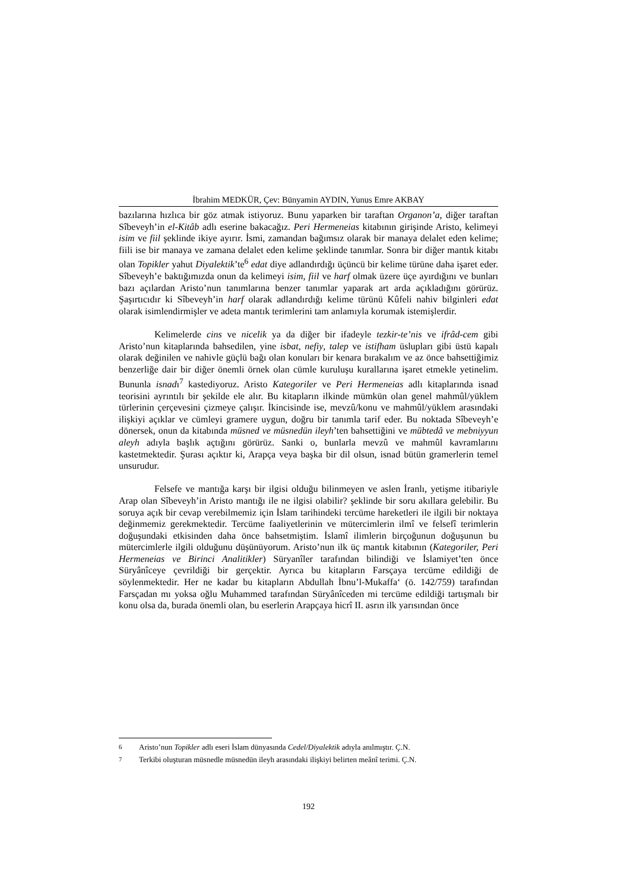İbrahim MEDKÜR, Çev: Bünyamin AYDIN, Yunus Emre AKBAY
bazılarına hızlıca bir göz atmak istiyoruz. Bunu yaparken bir taraftan Organon’a, diğer taraftan Sîbeveyh’in el-Kitâb adlı eserine bakacağız. Peri Hermeneias kitabının girişinde Aristo, kelimeyi isim ve fiil şeklinde ikiye ayırır. İsmi, zamandan bağımsız olarak bir manaya delalet eden kelime; fiili ise bir manaya ve zamana delalet eden kelime şeklinde tanımlar. Sonra bir diğer mantık kitabı olan Topikler yahut Diyalektik’te<sup>6</sup> edat diye adlandırdığı üçüncü bir kelime türüne daha işaret eder. Sîbeveyh’e baktığımızda onun da kelimeyi isim, fiil ve harf olmak üzere üçe ayırdığını ve bunları bazı açılardan Aristo’nun tanımlarına benzer tanımlar yaparak art arda açıkladığını görürüz. Şaşırtıcıdır ki Sîbeveyh’in harf olarak adlandırdığı kelime türünü Kûfeli nahiv bilginleri edat olarak isimlendirmişler ve adeta mantık terimlerini tam anlamıyla korumak istemişlerdir.
Kelimelerde cins ve nicelik ya da diğer bir ifadeyle tezkir-te’nis ve ifrâd-cem gibi Aristo’nun kitaplarında bahsedilen, yine isbat, nefiy, talep ve istifham üslupları gibi üstü kapalı olarak değinilen ve nahivle güçlü bağı olan konuları bir kenara bırakalım ve az önce bahsettiğimiz benzerliğe dair bir diğer önemli örnek olan cümle kuruluşu kurallarına işaret etmekle yetinelim. Bununla isnadı<sup>7</sup> kastediyoruz. Aristo Kategoriler ve Peri Hermeneias adlı kitaplarında isnad teorisini ayrıntılı bir şekilde ele alır. Bu kitapların ilkinde mümkün olan genel mahmûl/yüklem türlerinin çerçevesini çizmeye çalışır. İkincisinde ise, mevzû/konu ve mahmûl/yüklem arasındaki ilişkiyi açıklar ve cümleyi gramere uygun, doğru bir tanımla tarif eder. Bu noktada Sîbeveyh’e dönersek, onun da kitabında müsned ve müsnedün ileyh’ten bahsettiğini ve mübtedâ ve mebniyyun aleyh adıyla başlık açtığını görürüz. Sanki o, bunlarla mevzû ve mahmûl kavramlarını kastetmektedir. Şurası açıktır ki, Arapça veya başka bir dil olsun, isnad bütün gramerlerin temel unsurudur.
Felsefe ve mantığa karşı bir ilgisi olduğu bilinmeyen ve aslen İranlı, yetişme itibariyle Arap olan Sîbeveyh’in Aristo mantığı ile ne ilgisi olabilir? şeklinde bir soru akıllara gelebilir. Bu soruya açık bir cevap verebilmemiz için İslam tarihindeki tercüme hareketleri ile ilgili bir noktaya değinmemiz gerekmektedir. Tercüme faaliyetlerinin ve mütercimlerin ilmî ve felsefî terimlerin doğuşundaki etkisinden daha önce bahsetmiştim. İslamî ilimlerin birçoğunun doğuşunun bu mütercimlerle ilgili olduğunu düşünüyorum. Aristo’nun ilk üç mantık kitabının (Kategoriler, Peri Hermeneias ve Birinci Analitikler) Süryanîler tarafından bilindiği ve İslamiyet’ten önce Süryânîceye çevrildiği bir gerçektir. Ayrıca bu kitapların Farsçaya tercüme edildiği de söylenmektedir. Her ne kadar bu kitapların Abdullah İbnu’l-Mukaffa‘ (ö. 142/759) tarafından Farsçadan mı yoksa oğlu Muhammed tarafından Süryânîceden mi tercüme edildiği tartışmalı bir konu olsa da, burada önemli olan, bu eserlerin Arapçaya hicrî II. asrın ilk yarısından önce
<sup>6</sup> Aristo’nun Topikler adlı eseri İslam dünyasında Cedel/Diyalektik adıyla anılmıştır. Ç.N.
<sup>7</sup> Terkibi oluşturan müsnedle müsnedün ileyh arasındaki ilişkiyi belirten meânî terimi. Ç.N.
192